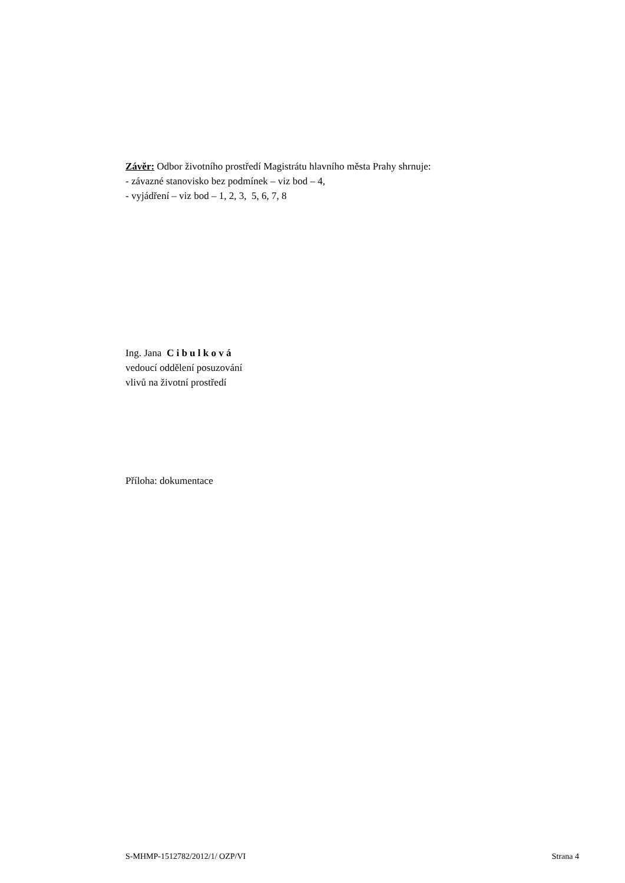Závěr: Odbor životního prostředí Magistrátu hlavního města Prahy shrnuje:
- závazné stanovisko bez podmínek – viz bod – 4,
- vyjádření – viz bod – 1, 2, 3, 5, 6, 7, 8
Ing. Jana C i b u l k o v á
vedoucí oddělení posuzování
vlivů na životní prostředí
Příloha: dokumentace
S-MHMP-1512782/2012/1/ OZP/VI Strana 4